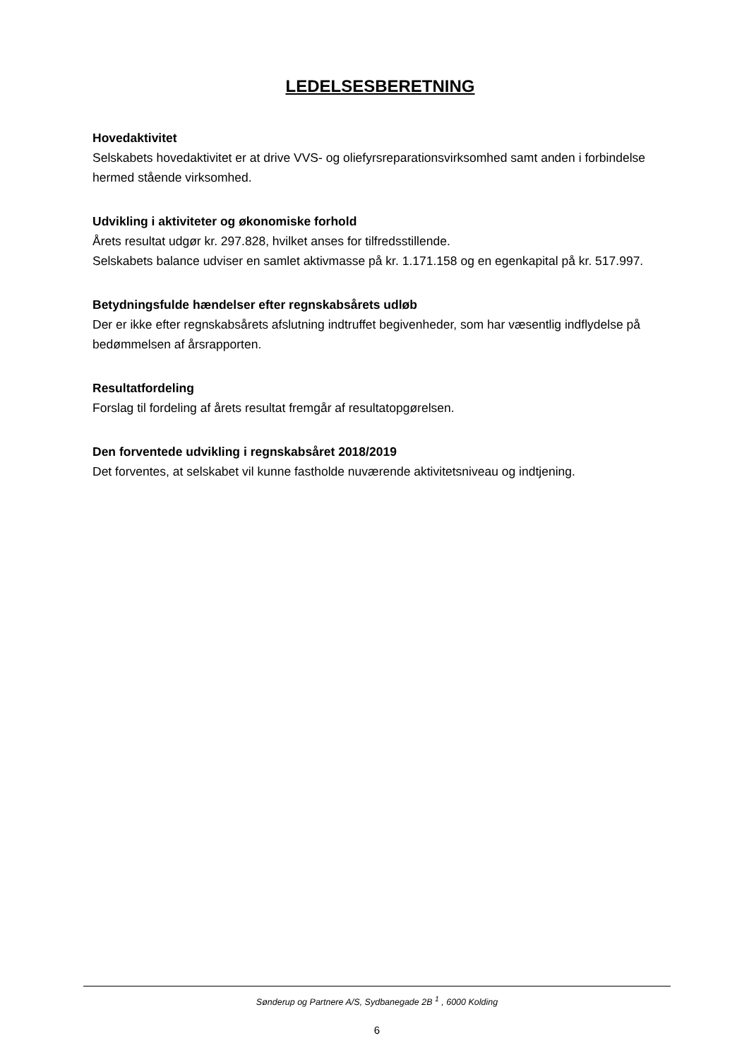LEDELSESBERETNING
Hovedaktivitet
Selskabets hovedaktivitet er at drive VVS- og oliefyrsreparationsvirksomhed samt anden i forbindelse hermed stående virksomhed.
Udvikling i aktiviteter og økonomiske forhold
Årets resultat udgør kr. 297.828, hvilket anses for tilfredsstillende.
Selskabets balance udviser en samlet aktivmasse på kr. 1.171.158 og en egenkapital på kr. 517.997.
Betydningsfulde hændelser efter regnskabsårets udløb
Der er ikke efter regnskabsårets afslutning indtruffet begivenheder, som har væsentlig indflydelse på bedømmelsen af årsrapporten.
Resultatfordeling
Forslag til fordeling af årets resultat fremgår af resultatopgørelsen.
Den forventede udvikling i regnskabsåret 2018/2019
Det forventes, at selskabet vil kunne fastholde nuværende aktivitetsniveau og indtjening.
Sønderup og Partnere A/S, Sydbanegade 2B <sup>1</sup> , 6000 Kolding
6